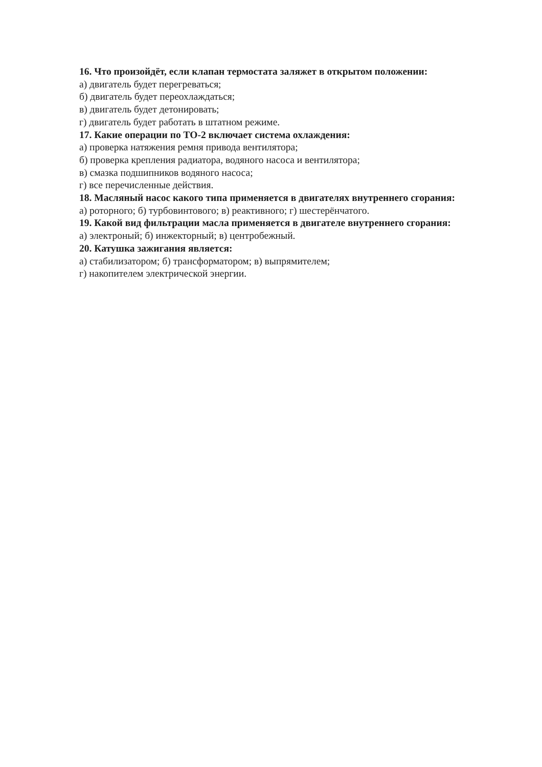16. Что произойдёт, если клапан термостата заляжет в открытом положении:
а) двигатель будет перегреваться;
б) двигатель будет переохлаждаться;
в) двигатель будет детонировать;
г) двигатель будет работать в штатном режиме.
17. Какие операции по ТО-2 включает система охлаждения:
а) проверка натяжения ремня привода вентилятора;
б) проверка крепления радиатора, водяного насоса и вентилятора;
в) смазка подшипников водяного насоса;
г) все перечисленные действия.
18. Масляный насос какого типа применяется в двигателях внутреннего сгорания:
а) роторного; б) турбовинтового; в) реактивного; г) шестерёнчатого.
19. Какой вид фильтрации масла применяется в двигателе внутреннего сгорания:
а) электроный; б) инжекторный; в) центробежный.
20. Катушка зажигания является:
а) стабилизатором; б) трансформатором; в) выпрямителем;
г) накопителем электрической энергии.